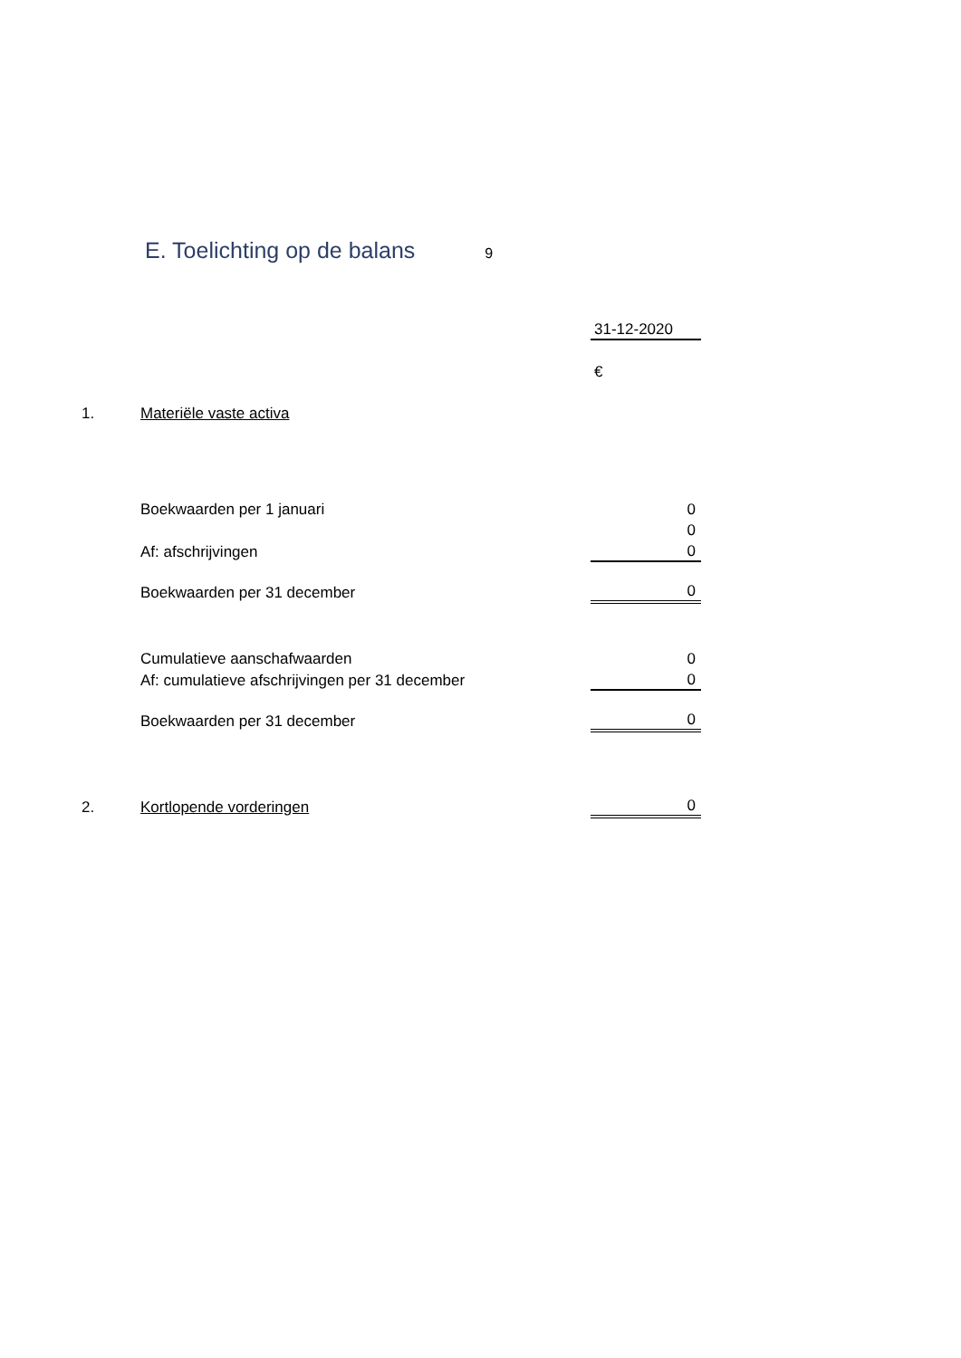E. Toelichting op de balans 9
| | | 31-12-2020 |
| | | € |
| 1. | Materiële vaste activa | |
| | Boekwaarden per 1 januari | 0 |
| | | 0 |
| | Af: afschrijvingen | 0 |
| | Boekwaarden per 31 december | 0 |
| | Cumulatieve aanschafwaarden | 0 |
| | Af: cumulatieve afschrijvingen per 31 december | 0 |
| | Boekwaarden per 31 december | 0 |
| 2. | Kortlopende vorderingen | 0 |